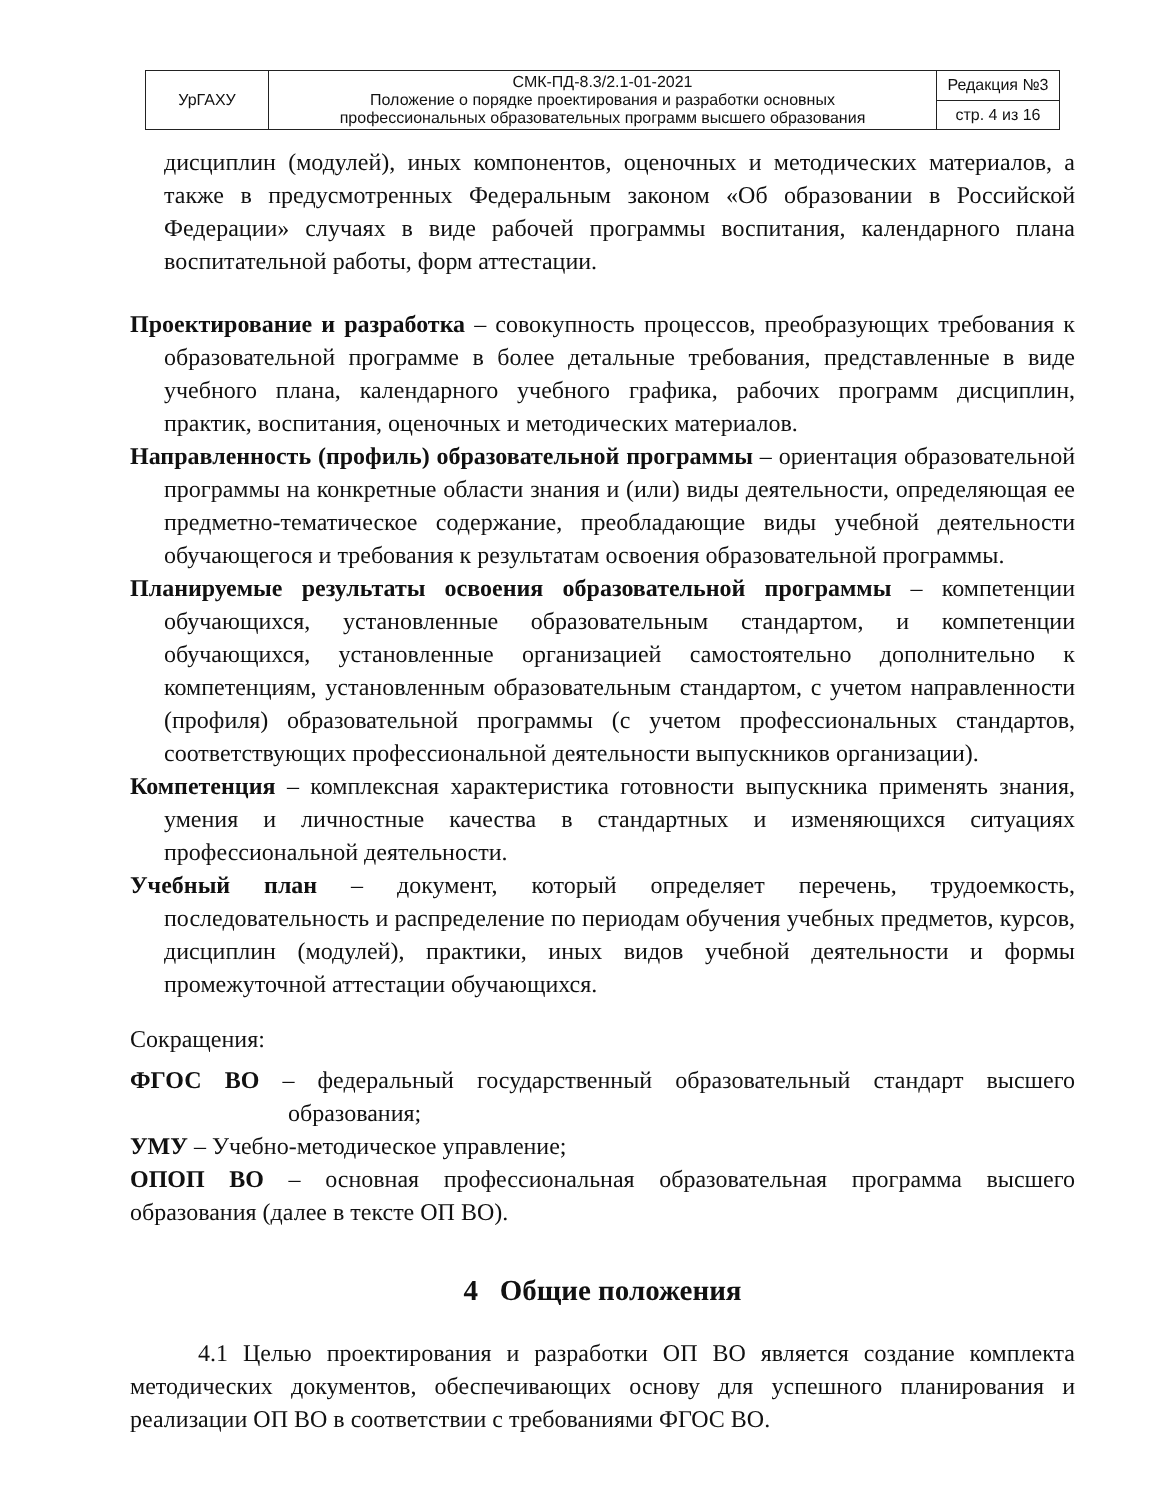| УрГАХУ | СМК-ПД-8.3/2.1-01-2021 Положение о порядке проектирования и разработки основных профессиональных образовательных программ высшего образования | Редакция №3 |
| | | стр. 4 из 16 |
дисциплин (модулей), иных компонентов, оценочных и методических материалов, а также в предусмотренных Федеральным законом «Об образовании в Российской Федерации» случаях в виде рабочей программы воспитания, календарного плана воспитательной работы, форм аттестации.
Проектирование и разработка – совокупность процессов, преобразующих требования к образовательной программе в более детальные требования, представленные в виде учебного плана, календарного учебного графика, рабочих программ дисциплин, практик, воспитания, оценочных и методических материалов.
Направленность (профиль) образовательной программы – ориентация образовательной программы на конкретные области знания и (или) виды деятельности, определяющая ее предметно-тематическое содержание, преобладающие виды учебной деятельности обучающегося и требования к результатам освоения образовательной программы.
Планируемые результаты освоения образовательной программы – компетенции обучающихся, установленные образовательным стандартом, и компетенции обучающихся, установленные организацией самостоятельно дополнительно к компетенциям, установленным образовательным стандартом, с учетом направленности (профиля) образовательной программы (с учетом профессиональных стандартов, соответствующих профессиональной деятельности выпускников организации).
Компетенция – комплексная характеристика готовности выпускника применять знания, умения и личностные качества в стандартных и изменяющихся ситуациях профессиональной деятельности.
Учебный план – документ, который определяет перечень, трудоемкость, последовательность и распределение по периодам обучения учебных предметов, курсов, дисциплин (модулей), практики, иных видов учебной деятельности и формы промежуточной аттестации обучающихся.
Сокращения:
ФГОС ВО – федеральный государственный образовательный стандарт высшего образования;
УМУ – Учебно-методическое управление;
ОПОП ВО – основная профессиональная образовательная программа высшего образования (далее в тексте ОП ВО).
4 Общие положения
4.1 Целью проектирования и разработки ОП ВО является создание комплекта методических документов, обеспечивающих основу для успешного планирования и реализации ОП ВО в соответствии с требованиями ФГОС ВО.